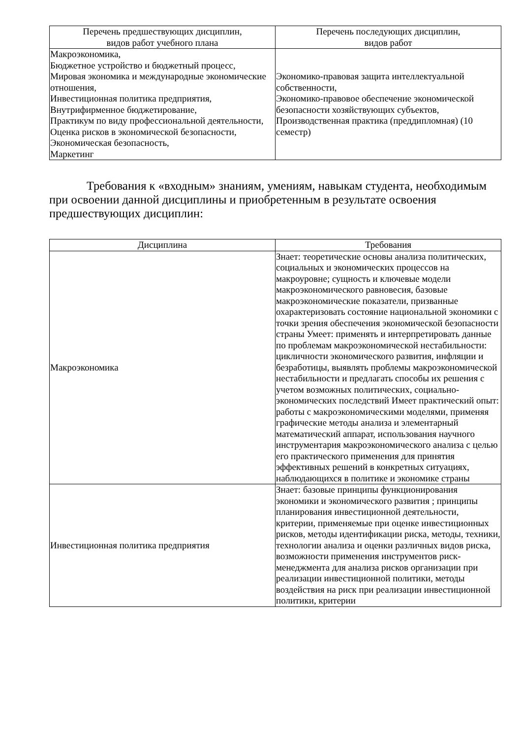| Перечень предшествующих дисциплин, видов работ учебного плана | Перечень последующих дисциплин, видов работ |
| --- | --- |
| Макроэкономика, Бюджетное устройство и бюджетный процесс, Мировая экономика и международные экономические отношения, Инвестиционная политика предприятия, Внутрифирменное бюджетирование, Практикум по виду профессиональной деятельности, Оценка рисков в экономической безопасности, Экономическая безопасность, Маркетинг | Экономико-правовая защита интеллектуальной собственности, Экономико-правовое обеспечение экономической безопасности хозяйствующих субъектов, Производственная практика (преддипломная) (10 семестр) |
Требования к «входным» знаниям, умениям, навыкам студента, необходимым при освоении данной дисциплины и приобретенным в результате освоения предшествующих дисциплин:
| Дисциплина | Требования |
| --- | --- |
| Макроэкономика | Знает: теоретические основы анализа политических, социальных и экономических процессов на макроуровне; сущность и ключевые модели макроэкономического равновесия, базовые макроэкономические показатели, призванные охарактеризовать состояние национальной экономики с точки зрения обеспечения экономической безопасности страны Умеет: применять и интерпретировать данные по проблемам макроэкономической нестабильности: цикличности экономического развития, инфляции и безработицы, выявлять проблемы макроэкономической нестабильности и предлагать способы их решения с учетом возможных политических, социально-экономических последствий Имеет практический опыт: работы с макроэкономическими моделями, применяя графические методы анализа и элементарный математический аппарат, использования научного инструментария макроэкономического анализа с целью его практического применения для принятия эффективных решений в конкретных ситуациях, наблюдающихся в политике и экономике страны |
| Инвестиционная политика предприятия | Знает: базовые принципы функционирования экономики и экономического развития ; принципы планирования инвестиционной деятельности, критерии, применяемые при оценке инвестиционных рисков, методы идентификации риска, методы, техники, технологии анализа и оценки различных видов риска, возможности применения инструментов риск-менеджмента для анализа рисков организации при реализации инвестиционной политики, методы воздействия на риск при реализации инвестиционной политики, критерии |